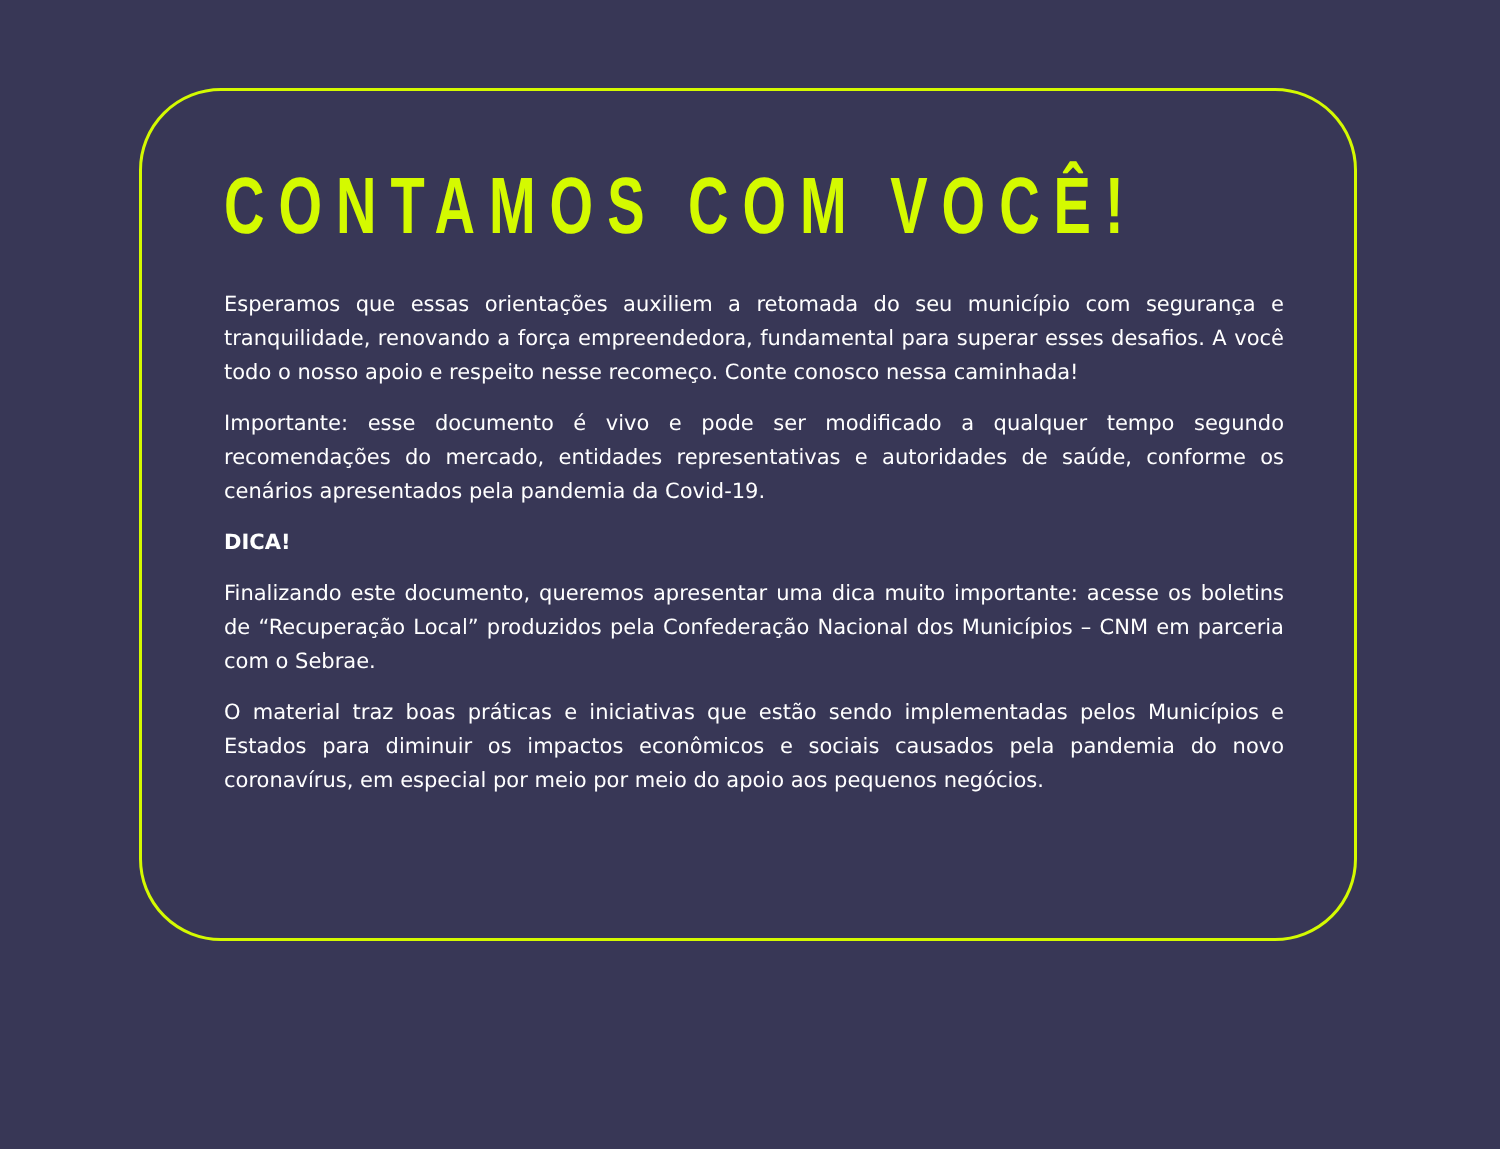CONTAMOS COM VOCÊ!
Esperamos que essas orientações auxiliem a retomada do seu município com segurança e tranquilidade, renovando a força empreendedora, fundamental para superar esses desafios. A você todo o nosso apoio e respeito nesse recomeço. Conte conosco nessa caminhada!
Importante: esse documento é vivo e pode ser modificado a qualquer tempo segundo recomendações do mercado, entidades representativas e autoridades de saúde, conforme os cenários apresentados pela pandemia da Covid-19.
DICA!
Finalizando este documento, queremos apresentar uma dica muito importante: acesse os boletins de “Recuperação Local” produzidos pela Confederação Nacional dos Municípios – CNM em parceria com o Sebrae.
O material traz boas práticas e iniciativas que estão sendo implementadas pelos Municípios e Estados para diminuir os impactos econômicos e sociais causados pela pandemia do novo coronavírus, em especial por meio por meio do apoio aos pequenos negócios.